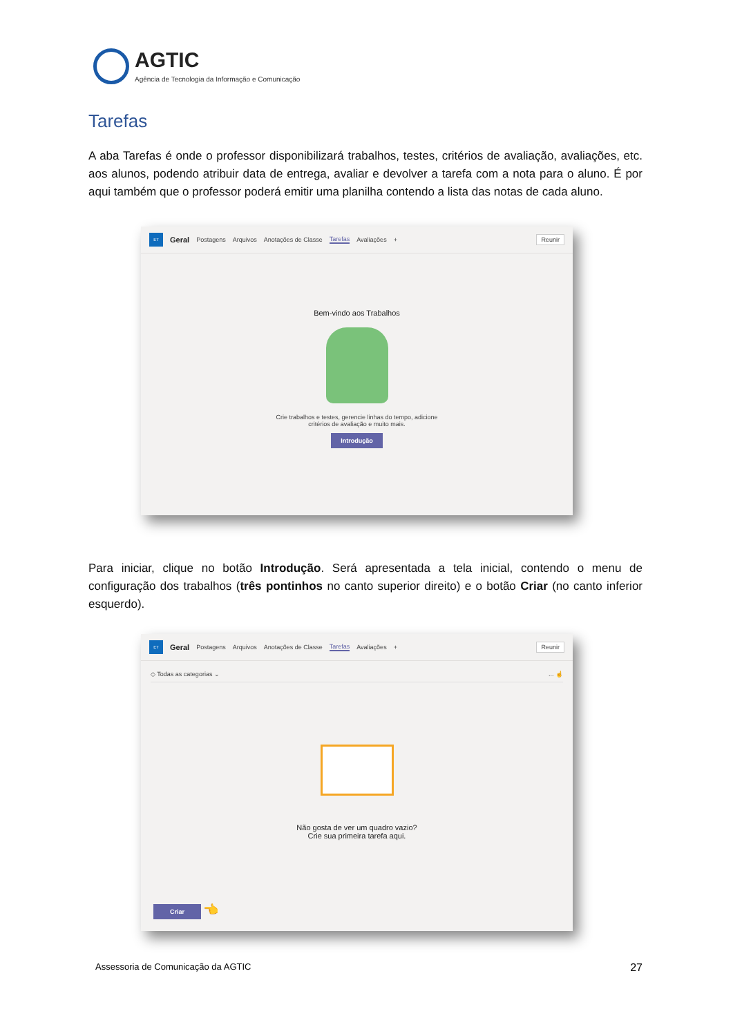AGTIC
Agência de Tecnologia da Informação e Comunicação
Tarefas
A aba Tarefas é onde o professor disponibilizará trabalhos, testes, critérios de avaliação, avaliações, etc. aos alunos, podendo atribuir data de entrega, avaliar e devolver a tarefa com a nota para o aluno. É por aqui também que o professor poderá emitir uma planilha contendo a lista das notas de cada aluno.
ET Geral Postagens Arquivos Anotações de Classe Tarefas Avaliações + Reunir
Bem-vindo aos Trabalhos
Crie trabalhos e testes, gerencie linhas do tempo, adicione
critérios de avaliação e muito mais.
Introdução
Para iniciar, clique no botão Introdução. Será apresentada a tela inicial, contendo o menu de configuração dos trabalhos (três pontinhos no canto superior direito) e o botão Criar (no canto inferior esquerdo).
ET Geral Postagens Arquivos Anotações de Classe Tarefas Avaliações + Reunir
◇ Todas as categorias ⌄... ☝
Não gosta de ver um quadro vazio?
Crie sua primeira tarefa aqui.
Criar 👈
Assessoria de Comunicação da AGTIC 27